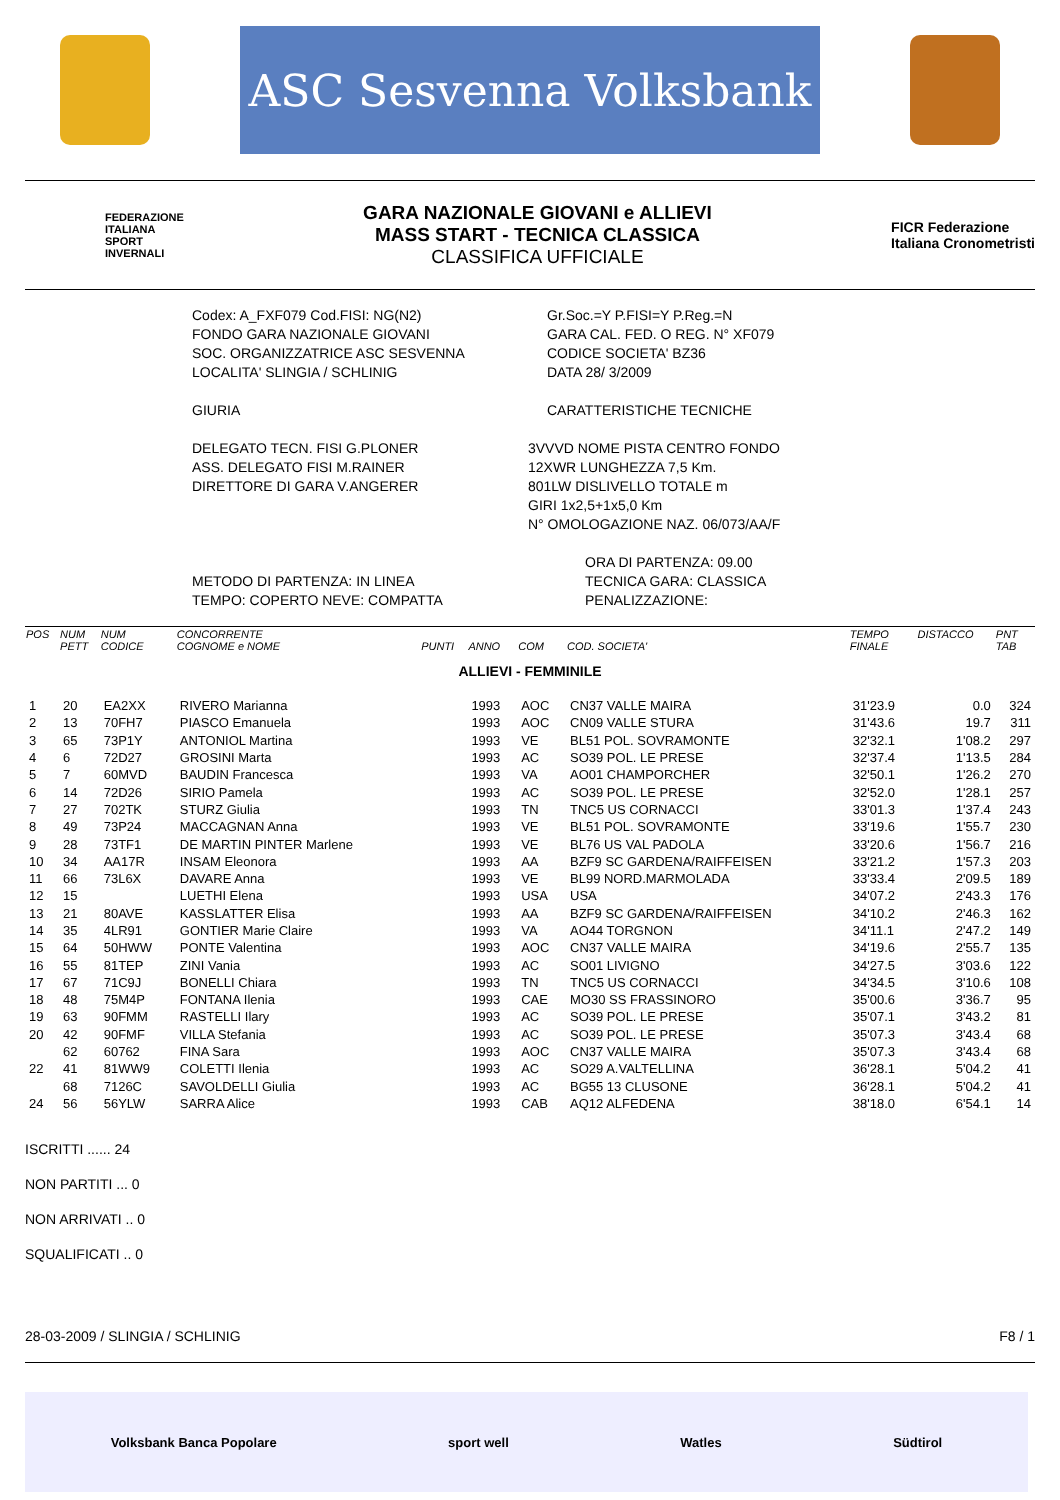ASC Sesvenna Volksbank
FEDERAZIONE
ITALIANA
SPORT
INVERNALI
GARA NAZIONALE GIOVANI e ALLIEVI
MASS START - TECNICA CLASSICA
CLASSIFICA UFFICIALE
FICR Federazione
Italiana Cronometristi
Codex: A_FXF079 Cod.FISI: NG(N2)
FONDO GARA NAZIONALE GIOVANI
SOC. ORGANIZZATRICE ASC SESVENNA
LOCALITA' SLINGIA / SCHLINIG
GIURIA
Gr.Soc.=Y P.FISI=Y P.Reg.=N
GARA CAL. FED. O REG. N° XF079
CODICE SOCIETA' BZ36
DATA 28/ 3/2009
CARATTERISTICHE TECNICHE
DELEGATO TECN. FISI G.PLONER
ASS. DELEGATO FISI M.RAINER
DIRETTORE DI GARA V.ANGERER
3VVVD NOME PISTA CENTRO FONDO
12XWR LUNGHEZZA 7,5 Km.
801LW DISLIVELLO TOTALE m
GIRI 1x2,5+1x5,0 Km
N° OMOLOGAZIONE NAZ. 06/073/AA/F
ORA DI PARTENZA: 09.00
METODO DI PARTENZA: IN LINEA
TEMPO: COPERTO NEVE: COMPATTA
TECNICA GARA: CLASSICA
PENALIZZAZIONE:
| POS | NUM PETT | NUM CODICE | CONCORRENTE COGNOME e NOME | PUNTI | ANNO | COM | COD. SOCIETA' | TEMPO FINALE | DISTACCO | PNT TAB |
| --- | --- | --- | --- | --- | --- | --- | --- | --- | --- | --- |
| ALLIEVI - FEMMINILE | | | | | | | | | | |
| 1 | 20 | EA2XX | RIVERO Marianna | | 1993 | AOC | CN37 VALLE MAIRA | 31'23.9 | 0.0 | 324 |
| 2 | 13 | 70FH7 | PIASCO Emanuela | | 1993 | AOC | CN09 VALLE STURA | 31'43.6 | 19.7 | 311 |
| 3 | 65 | 73P1Y | ANTONIOL Martina | | 1993 | VE | BL51 POL. SOVRAMONTE | 32'32.1 | 1'08.2 | 297 |
| 4 | 6 | 72D27 | GROSINI Marta | | 1993 | AC | SO39 POL. LE PRESE | 32'37.4 | 1'13.5 | 284 |
| 5 | 7 | 60MVD | BAUDIN Francesca | | 1993 | VA | AO01 CHAMPORCHER | 32'50.1 | 1'26.2 | 270 |
| 6 | 14 | 72D26 | SIRIO Pamela | | 1993 | AC | SO39 POL. LE PRESE | 32'52.0 | 1'28.1 | 257 |
| 7 | 27 | 702TK | STURZ Giulia | | 1993 | TN | TNC5 US CORNACCI | 33'01.3 | 1'37.4 | 243 |
| 8 | 49 | 73P24 | MACCAGNAN Anna | | 1993 | VE | BL51 POL. SOVRAMONTE | 33'19.6 | 1'55.7 | 230 |
| 9 | 28 | 73TF1 | DE MARTIN PINTER Marlene | | 1993 | VE | BL76 US VAL PADOLA | 33'20.6 | 1'56.7 | 216 |
| 10 | 34 | AA17R | INSAM Eleonora | | 1993 | AA | BZF9 SC GARDENA/RAIFFEISEN | 33'21.2 | 1'57.3 | 203 |
| 11 | 66 | 73L6X | DAVARE Anna | | 1993 | VE | BL99 NORD.MARMOLADA | 33'33.4 | 2'09.5 | 189 |
| 12 | 15 | | LUETHI Elena | | 1993 | USA | USA | 34'07.2 | 2'43.3 | 176 |
| 13 | 21 | 80AVE | KASSLATTER Elisa | | 1993 | AA | BZF9 SC GARDENA/RAIFFEISEN | 34'10.2 | 2'46.3 | 162 |
| 14 | 35 | 4LR91 | GONTIER Marie Claire | | 1993 | VA | AO44 TORGNON | 34'11.1 | 2'47.2 | 149 |
| 15 | 64 | 50HWW | PONTE Valentina | | 1993 | AOC | CN37 VALLE MAIRA | 34'19.6 | 2'55.7 | 135 |
| 16 | 55 | 81TEP | ZINI Vania | | 1993 | AC | SO01 LIVIGNO | 34'27.5 | 3'03.6 | 122 |
| 17 | 67 | 71C9J | BONELLI Chiara | | 1993 | TN | TNC5 US CORNACCI | 34'34.5 | 3'10.6 | 108 |
| 18 | 48 | 75M4P | FONTANA Ilenia | | 1993 | CAE | MO30 SS FRASSINORO | 35'00.6 | 3'36.7 | 95 |
| 19 | 63 | 90FMM | RASTELLI Ilary | | 1993 | AC | SO39 POL. LE PRESE | 35'07.1 | 3'43.2 | 81 |
| 20 | 42 | 90FMF | VILLA Stefania | | 1993 | AC | SO39 POL. LE PRESE | 35'07.3 | 3'43.4 | 68 |
| | 62 | 60762 | FINA Sara | | 1993 | AOC | CN37 VALLE MAIRA | 35'07.3 | 3'43.4 | 68 |
| 22 | 41 | 81WW9 | COLETTI Ilenia | | 1993 | AC | SO29 A.VALTELLINA | 36'28.1 | 5'04.2 | 41 |
| | 68 | 7126C | SAVOLDELLI Giulia | | 1993 | AC | BG55 13 CLUSONE | 36'28.1 | 5'04.2 | 41 |
| 24 | 56 | 56YLW | SARRA Alice | | 1993 | CAB | AQ12 ALFEDENA | 38'18.0 | 6'54.1 | 14 |
ISCRITTI ...... 24
NON PARTITI ... 0
NON ARRIVATI .. 0
SQUALIFICATI .. 0
28-03-2009 / SLINGIA / SCHLINIG F8 / 1
Volksbank Banca Popolare sport well Watles Südtirol